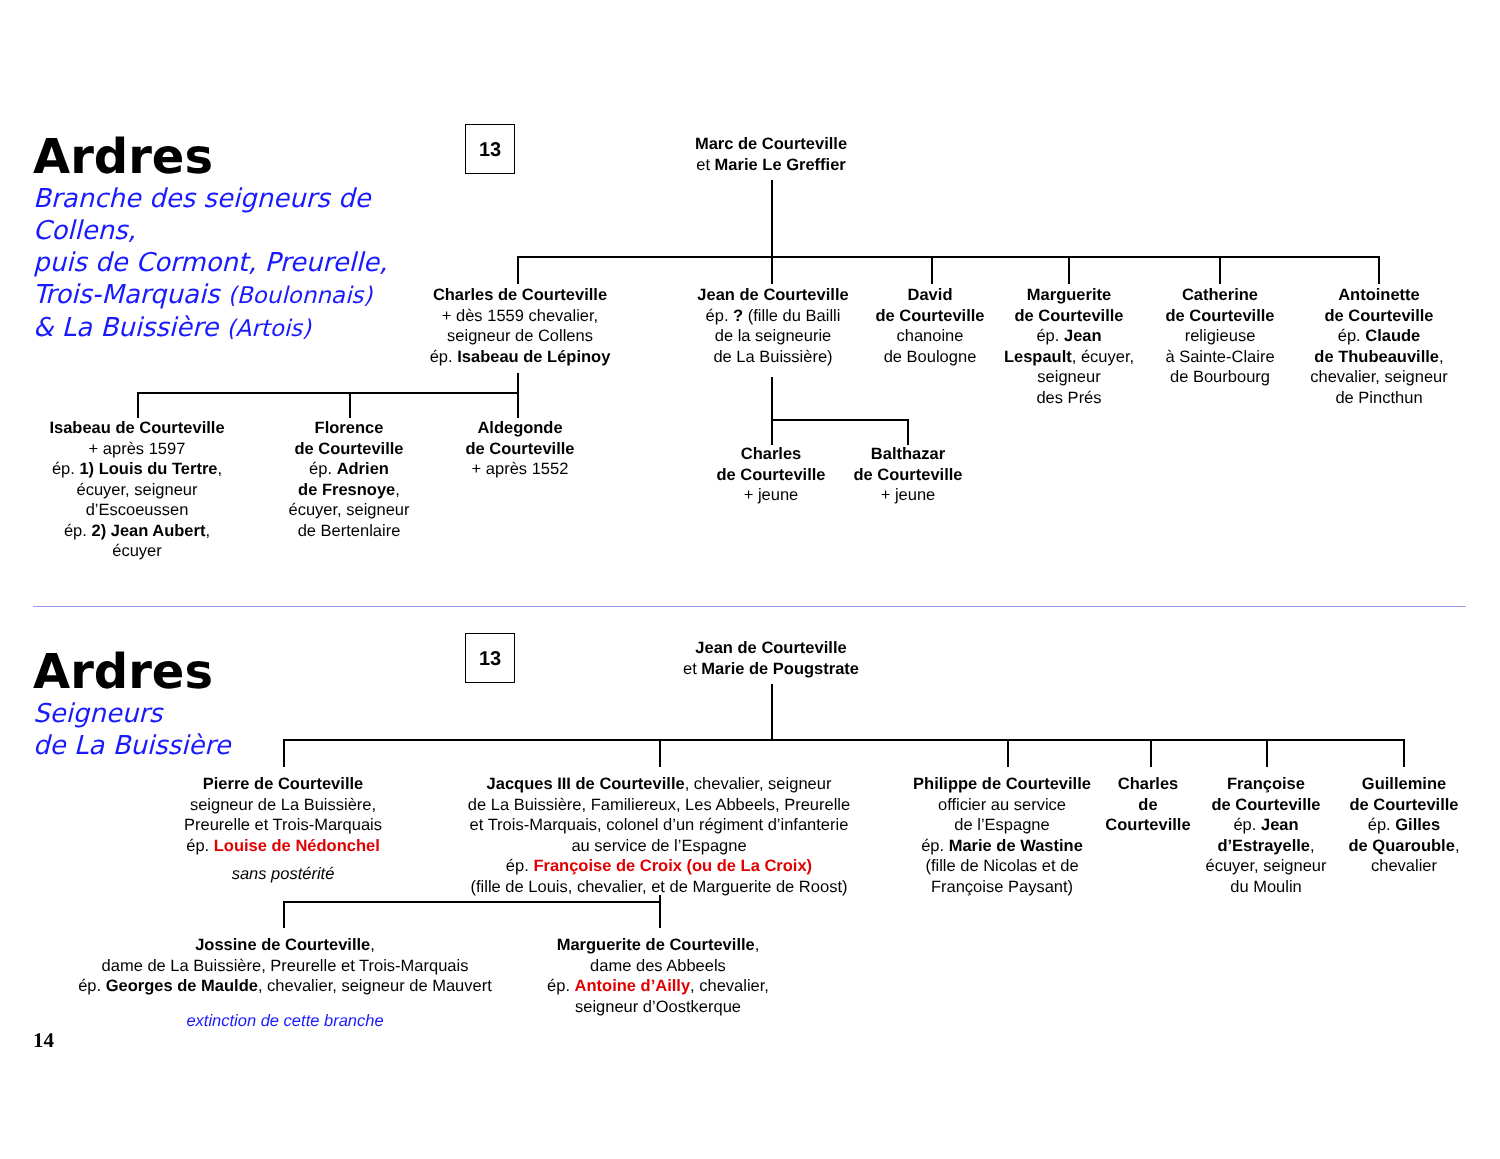Ardres
Branche des seigneurs de Collens,
puis de Cormont, Preurelle,
Trois-Marquais (Boulonnais)
& La Buissière (Artois)
13
Marc de Courteville
et Marie Le Greffier
Charles de Courteville
+ dès 1559 chevalier,
seigneur de Collens
ép. Isabeau de Lépinoy
Jean de Courteville
ép. ? (fille du Bailli
de la seigneurie
de La Buissière)
David
de Courteville
chanoine
de Boulogne
Marguerite
de Courteville
ép. Jean
Lespault, écuyer,
seigneur
des Prés
Catherine
de Courteville
religieuse
à Sainte-Claire
de Bourbourg
Antoinette
de Courteville
ép. Claude
de Thubeauville,
chevalier, seigneur
de Pincthun
Isabeau de Courteville
+ après 1597
ép. 1) Louis du Tertre,
écuyer, seigneur
d’Escoeussen
ép. 2) Jean Aubert,
écuyer
Florence
de Courteville
ép. Adrien
de Fresnoye,
écuyer, seigneur
de Bertenlaire
Aldegonde
de Courteville
+ après 1552
Charles
de Courteville
+ jeune
Balthazar
de Courteville
+ jeune
Ardres
Seigneurs
de La Buissière
13
Jean de Courteville
et Marie de Pougstrate
Pierre de Courteville
seigneur de La Buissière,
Preurelle et Trois-Marquais
ép. Louise de Nédonchel
sans postérité
Jacques III de Courteville, chevalier, seigneur
de La Buissière, Familiereux, Les Abbeels, Preurelle
et Trois-Marquais, colonel d’un régiment d’infanterie
au service de l’Espagne
ép. Françoise de Croix (ou de La Croix)
(fille de Louis, chevalier, et de Marguerite de Roost)
Philippe de Courteville
officier au service
de l’Espagne
ép. Marie de Wastine
(fille de Nicolas et de
Françoise Paysant)
Charles
de
Courteville
Françoise
de Courteville
ép. Jean
d’Estrayelle,
écuyer, seigneur
du Moulin
Guillemine
de Courteville
ép. Gilles
de Quarouble,
chevalier
Jossine de Courteville,
dame de La Buissière, Preurelle et Trois-Marquais
ép. Georges de Maulde, chevalier, seigneur de Mauvert
extinction de cette branche
Marguerite de Courteville,
dame des Abbeels
ép. Antoine d’Ailly, chevalier,
seigneur d’Oostkerque
14